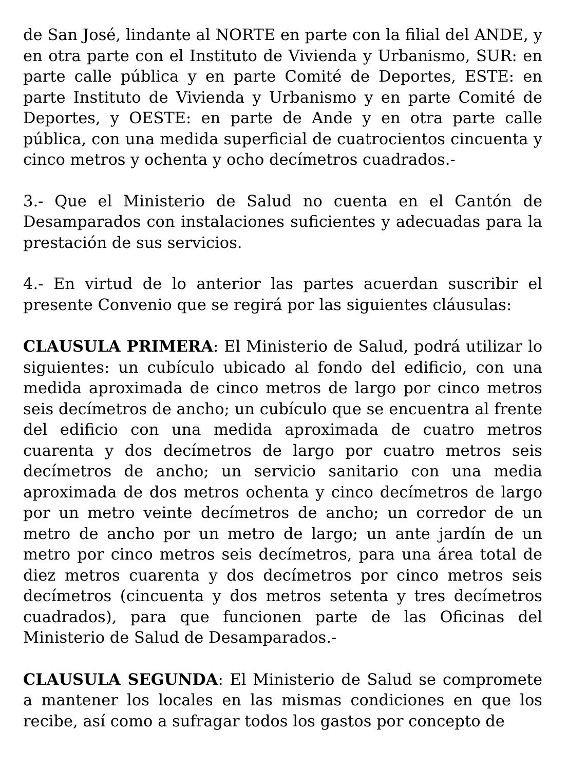de San José, lindante al NORTE en parte con la filial del ANDE, y en otra parte con el Instituto de Vivienda y Urbanismo, SUR: en parte calle pública y en parte Comité de Deportes, ESTE: en parte Instituto de Vivienda y Urbanismo y en parte Comité de Deportes, y OESTE: en parte de Ande y en otra parte calle pública, con una medida superficial de cuatrocientos cincuenta y cinco metros y ochenta y ocho decímetros cuadrados.-
3.- Que el Ministerio de Salud no cuenta en el Cantón de Desamparados con instalaciones suficientes y adecuadas para la prestación de sus servicios.
4.- En virtud de lo anterior las partes acuerdan suscribir el presente Convenio que se regirá por las siguientes cláusulas:
CLAUSULA PRIMERA: El Ministerio de Salud, podrá utilizar lo siguientes: un cubículo ubicado al fondo del edificio, con una medida aproximada de cinco metros de largo por cinco metros seis decímetros de ancho; un cubículo que se encuentra al frente del edificio con una medida aproximada de cuatro metros cuarenta y dos decímetros de largo por cuatro metros seis decímetros de ancho; un servicio sanitario con una media aproximada de dos metros ochenta y cinco decímetros de largo por un metro veinte decímetros de ancho; un corredor de un metro de ancho por un metro de largo; un ante jardín de un metro por cinco metros seis decímetros, para una área total de diez metros cuarenta y dos decímetros por cinco metros seis decímetros (cincuenta y dos metros setenta y tres decímetros cuadrados), para que funcionen parte de las Oficinas del Ministerio de Salud de Desamparados.-
CLAUSULA SEGUNDA: El Ministerio de Salud se compromete a mantener los locales en las mismas condiciones en que los recibe, así como a sufragar todos los gastos por concepto de